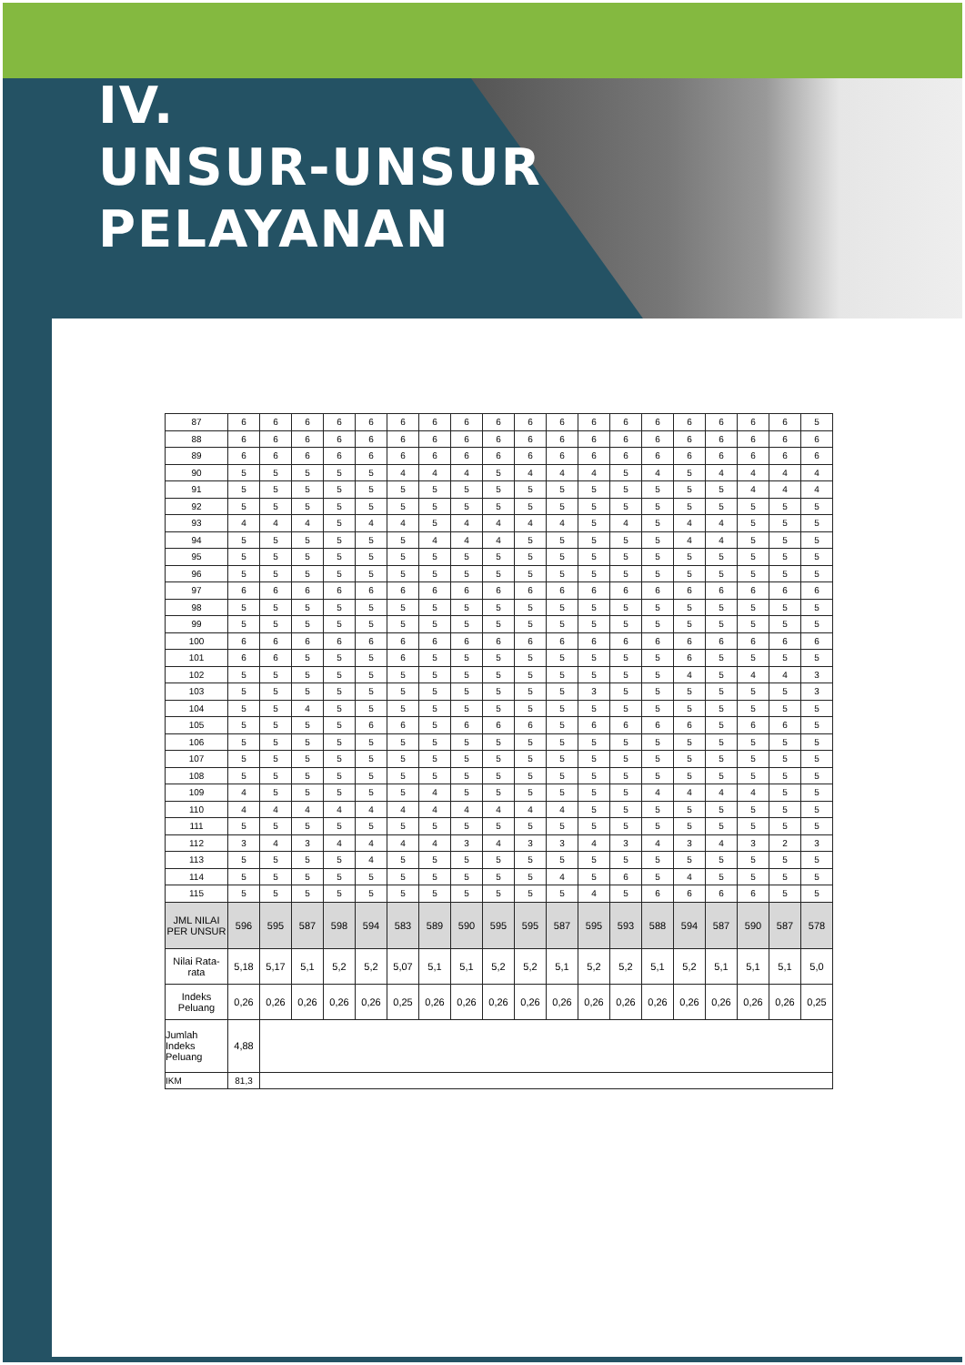IV.
UNSUR-UNSUR
PELAYANAN
| 87 | 6 | 6 | 6 | 6 | 6 | 6 | 6 | 6 | 6 | 6 | 6 | 6 | 6 | 6 | 6 | 6 | 6 | 6 | 5 |
| 88 | 6 | 6 | 6 | 6 | 6 | 6 | 6 | 6 | 6 | 6 | 6 | 6 | 6 | 6 | 6 | 6 | 6 | 6 | 6 |
| 89 | 6 | 6 | 6 | 6 | 6 | 6 | 6 | 6 | 6 | 6 | 6 | 6 | 6 | 6 | 6 | 6 | 6 | 6 | 6 |
| 90 | 5 | 5 | 5 | 5 | 5 | 4 | 4 | 4 | 5 | 4 | 4 | 4 | 5 | 4 | 5 | 4 | 4 | 4 | 4 |
| 91 | 5 | 5 | 5 | 5 | 5 | 5 | 5 | 5 | 5 | 5 | 5 | 5 | 5 | 5 | 5 | 5 | 4 | 4 | 4 |
| 92 | 5 | 5 | 5 | 5 | 5 | 5 | 5 | 5 | 5 | 5 | 5 | 5 | 5 | 5 | 5 | 5 | 5 | 5 | 5 |
| 93 | 4 | 4 | 4 | 5 | 4 | 4 | 5 | 4 | 4 | 4 | 4 | 5 | 4 | 5 | 4 | 4 | 5 | 5 | 5 |
| 94 | 5 | 5 | 5 | 5 | 5 | 5 | 4 | 4 | 4 | 5 | 5 | 5 | 5 | 5 | 4 | 4 | 5 | 5 | 5 |
| 95 | 5 | 5 | 5 | 5 | 5 | 5 | 5 | 5 | 5 | 5 | 5 | 5 | 5 | 5 | 5 | 5 | 5 | 5 | 5 |
| 96 | 5 | 5 | 5 | 5 | 5 | 5 | 5 | 5 | 5 | 5 | 5 | 5 | 5 | 5 | 5 | 5 | 5 | 5 | 5 |
| 97 | 6 | 6 | 6 | 6 | 6 | 6 | 6 | 6 | 6 | 6 | 6 | 6 | 6 | 6 | 6 | 6 | 6 | 6 | 6 |
| 98 | 5 | 5 | 5 | 5 | 5 | 5 | 5 | 5 | 5 | 5 | 5 | 5 | 5 | 5 | 5 | 5 | 5 | 5 | 5 |
| 99 | 5 | 5 | 5 | 5 | 5 | 5 | 5 | 5 | 5 | 5 | 5 | 5 | 5 | 5 | 5 | 5 | 5 | 5 | 5 |
| 100 | 6 | 6 | 6 | 6 | 6 | 6 | 6 | 6 | 6 | 6 | 6 | 6 | 6 | 6 | 6 | 6 | 6 | 6 | 6 |
| 101 | 6 | 6 | 5 | 5 | 5 | 6 | 5 | 5 | 5 | 5 | 5 | 5 | 5 | 5 | 6 | 5 | 5 | 5 | 5 |
| 102 | 5 | 5 | 5 | 5 | 5 | 5 | 5 | 5 | 5 | 5 | 5 | 5 | 5 | 5 | 4 | 5 | 4 | 4 | 3 |
| 103 | 5 | 5 | 5 | 5 | 5 | 5 | 5 | 5 | 5 | 5 | 5 | 3 | 5 | 5 | 5 | 5 | 5 | 5 | 3 |
| 104 | 5 | 5 | 4 | 5 | 5 | 5 | 5 | 5 | 5 | 5 | 5 | 5 | 5 | 5 | 5 | 5 | 5 | 5 | 5 |
| 105 | 5 | 5 | 5 | 5 | 6 | 6 | 5 | 6 | 6 | 6 | 5 | 6 | 6 | 6 | 6 | 5 | 6 | 6 | 5 |
| 106 | 5 | 5 | 5 | 5 | 5 | 5 | 5 | 5 | 5 | 5 | 5 | 5 | 5 | 5 | 5 | 5 | 5 | 5 | 5 |
| 107 | 5 | 5 | 5 | 5 | 5 | 5 | 5 | 5 | 5 | 5 | 5 | 5 | 5 | 5 | 5 | 5 | 5 | 5 | 5 |
| 108 | 5 | 5 | 5 | 5 | 5 | 5 | 5 | 5 | 5 | 5 | 5 | 5 | 5 | 5 | 5 | 5 | 5 | 5 | 5 |
| 109 | 4 | 5 | 5 | 5 | 5 | 5 | 4 | 5 | 5 | 5 | 5 | 5 | 5 | 4 | 4 | 4 | 4 | 5 | 5 |
| 110 | 4 | 4 | 4 | 4 | 4 | 4 | 4 | 4 | 4 | 4 | 4 | 5 | 5 | 5 | 5 | 5 | 5 | 5 | 5 |
| 111 | 5 | 5 | 5 | 5 | 5 | 5 | 5 | 5 | 5 | 5 | 5 | 5 | 5 | 5 | 5 | 5 | 5 | 5 | 5 |
| 112 | 3 | 4 | 3 | 4 | 4 | 4 | 4 | 3 | 4 | 3 | 3 | 4 | 3 | 4 | 3 | 4 | 3 | 2 | 3 |
| 113 | 5 | 5 | 5 | 5 | 4 | 5 | 5 | 5 | 5 | 5 | 5 | 5 | 5 | 5 | 5 | 5 | 5 | 5 | 5 |
| 114 | 5 | 5 | 5 | 5 | 5 | 5 | 5 | 5 | 5 | 5 | 4 | 5 | 6 | 5 | 4 | 5 | 5 | 5 | 5 |
| 115 | 5 | 5 | 5 | 5 | 5 | 5 | 5 | 5 | 5 | 5 | 5 | 4 | 5 | 6 | 6 | 6 | 6 | 5 | 5 |
| JML NILAI PER UNSUR | 596 | 595 | 587 | 598 | 594 | 583 | 589 | 590 | 595 | 595 | 587 | 595 | 593 | 588 | 594 | 587 | 590 | 587 | 578 |
| Nilai Rata-rata | 5,18 | 5,17 | 5,1 | 5,2 | 5,2 | 5,07 | 5,1 | 5,1 | 5,2 | 5,2 | 5,1 | 5,2 | 5,2 | 5,1 | 5,2 | 5,1 | 5,1 | 5,1 | 5,0 |
| Indeks Peluang | 0,26 | 0,26 | 0,26 | 0,26 | 0,26 | 0,25 | 0,26 | 0,26 | 0,26 | 0,26 | 0,26 | 0,26 | 0,26 | 0,26 | 0,26 | 0,26 | 0,26 | 0,26 | 0,25 |
| Jumlah Indeks Peluang | 4,88 | | | | | | | | | | | | | | | | | | |
| IKM | 81,3 | | | | | | | | | | | | | | | | | | |